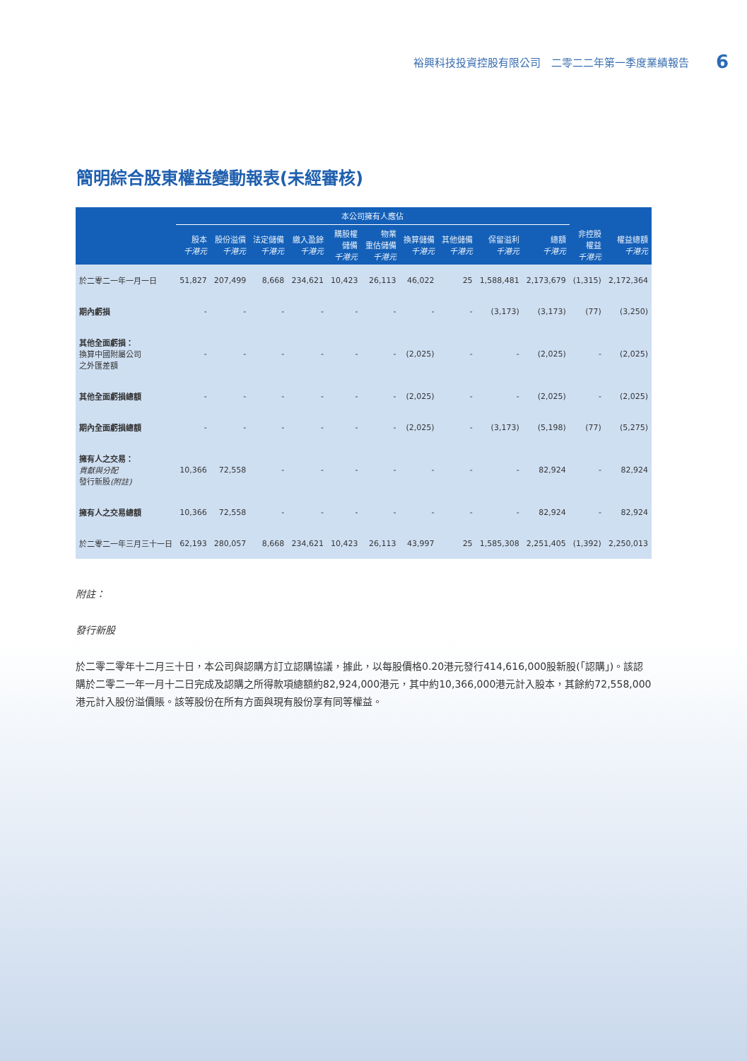裕興科技投資控股有限公司　二零二二年第一季度業績報告 6
簡明綜合股東權益變動報表(未經審核)
| | 本公司擁有人應佔 | | | | | | | | | | | |
| --- | --- | --- | --- | --- | --- | --- | --- | --- | --- | --- | --- | --- |
| | 股本 千港元 | 股份溢價 千港元 | 法定儲備 千港元 | 繳入盈餘 千港元 | 購股權 儲備 千港元 | 物業 重估儲備 千港元 | 換算儲備 千港元 | 其他儲備 千港元 | 保留溢利 千港元 | 總額 千港元 | 非控股 權益 千港元 | 權益總額 千港元 |
| 於二零二一年一月一日 | 51,827 | 207,499 | 8,668 | 234,621 | 10,423 | 26,113 | 46,022 | 25 | 1,588,481 | 2,173,679 | (1,315) | 2,172,364 |
| 期內虧損 | - | - | - | - | - | - | - | - | (3,173) | (3,173) | (77) | (3,250) |
| 其他全面虧損： 換算中國附屬公司 之外匯差額 | - | - | - | - | - | - | (2,025) | - | - | (2,025) | - | (2,025) |
| 其他全面虧損總額 | - | - | - | - | - | - | (2,025) | - | - | (2,025) | - | (2,025) |
| 期內全面虧損總額 | - | - | - | - | - | - | (2,025) | - | (3,173) | (5,198) | (77) | (5,275) |
| 擁有人之交易： 貢獻與分配 發行新股 (附註) | 10,366 | 72,558 | - | - | - | - | - | - | - | 82,924 | - | 82,924 |
| 擁有人之交易總額 | 10,366 | 72,558 | - | - | - | - | - | - | - | 82,924 | - | 82,924 |
| 於二零二一年三月三十一日 | 62,193 | 280,057 | 8,668 | 234,621 | 10,423 | 26,113 | 43,997 | 25 | 1,585,308 | 2,251,405 | (1,392) | 2,250,013 |
附註：
發行新股
於二零二零年十二月三十日，本公司與認購方訂立認購協議，據此，以每股價格0.20港元發行414,616,000股新股(「認購」)。該認購於二零二一年一月十二日完成及認購之所得款項總額約82,924,000港元，其中約10,366,000港元計入股本，其餘約72,558,000港元計入股份溢價賬。該等股份在所有方面與現有股份享有同等權益。